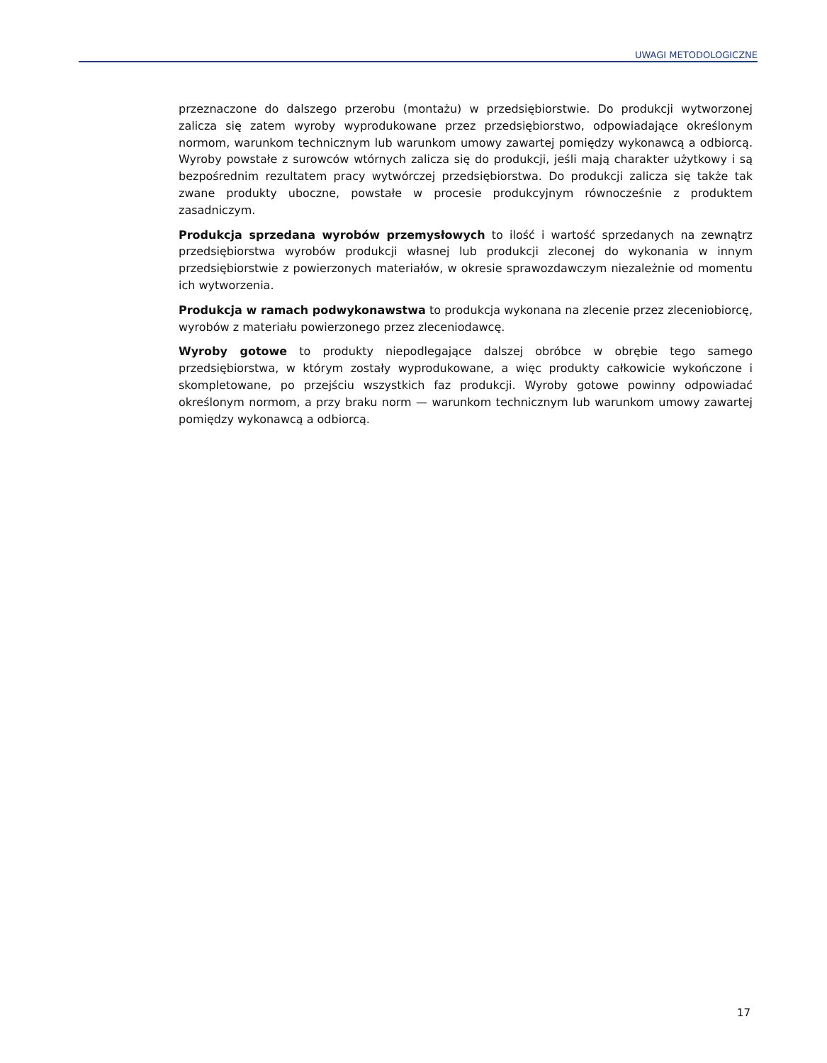UWAGI METODOLOGICZNE
przeznaczone do dalszego przerobu (montażu) w przedsiębiorstwie. Do produkcji wytworzonej zalicza się zatem wyroby wyprodukowane przez przedsiębiorstwo, odpowiadające określonym normom, warunkom technicznym lub warunkom umowy zawartej pomiędzy wykonawcą a odbiorcą. Wyroby powstałe z surowców wtórnych zalicza się do produkcji, jeśli mają charakter użytkowy i są bezpośrednim rezultatem pracy wytwórczej przedsiębiorstwa. Do produkcji zalicza się także tak zwane produkty uboczne, powstałe w procesie produkcyjnym równocześnie z produktem zasadniczym.
Produkcja sprzedana wyrobów przemysłowych to ilość i wartość sprzedanych na zewnątrz przedsiębiorstwa wyrobów produkcji własnej lub produkcji zleconej do wykonania w innym przedsiębiorstwie z powierzonych materiałów, w okresie sprawozdawczym niezależnie od momentu ich wytworzenia.
Produkcja w ramach podwykonawstwa to produkcja wykonana na zlecenie przez zleceniobiorcę, wyrobów z materiału powierzonego przez zleceniodawcę.
Wyroby gotowe to produkty niepodlegające dalszej obróbce w obrębie tego samego przedsiębiorstwa, w którym zostały wyprodukowane, a więc produkty całkowicie wykończone i skompletowane, po przejściu wszystkich faz produkcji. Wyroby gotowe powinny odpowiadać określonym normom, a przy braku norm — warunkom technicznym lub warunkom umowy zawartej pomiędzy wykonawcą a odbiorcą.
17